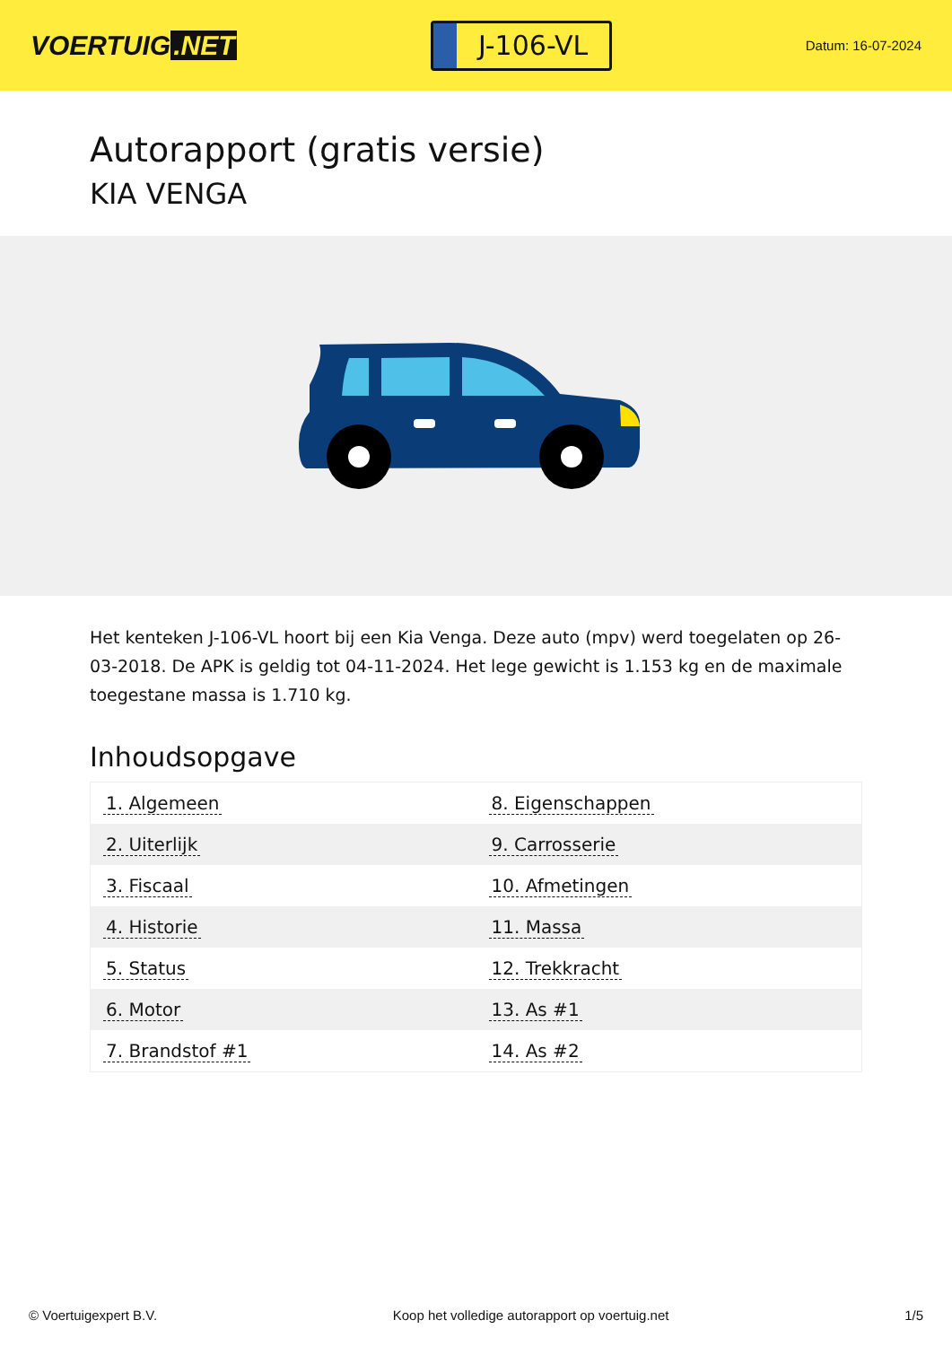VOERTUIG.NET
J-106-VL
Datum: 16-07-2024
Autorapport (gratis versie)
KIA VENGA
Het kenteken J-106-VL hoort bij een Kia Venga. Deze auto (mpv) werd toegelaten op 26-03-2018. De APK is geldig tot 04-11-2024. Het lege gewicht is 1.153 kg en de maximale toegestane massa is 1.710 kg.
Inhoudsopgave
| 1. Algemeen | 8. Eigenschappen |
| 2. Uiterlijk | 9. Carrosserie |
| 3. Fiscaal | 10. Afmetingen |
| 4. Historie | 11. Massa |
| 5. Status | 12. Trekkracht |
| 6. Motor | 13. As #1 |
| 7. Brandstof #1 | 14. As #2 |
© Voertuigexpert B.V. Koop het volledige autorapport op voertuig.net 1/5